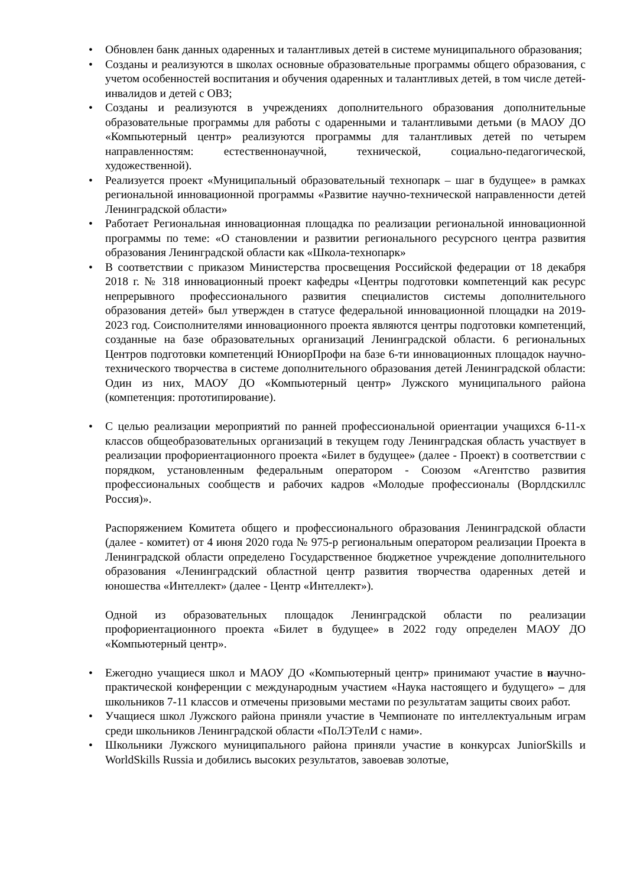• Обновлен банк данных одаренных и талантливых детей в системе муниципального образования;
• Созданы и реализуются в школах основные образовательные программы общего образования, с учетом особенностей воспитания и обучения одаренных и талантливых детей, в том числе детей-инвалидов и детей с ОВЗ;
• Созданы и реализуются в учреждениях дополнительного образования дополнительные образовательные программы для работы с одаренными и талантливыми детьми (в МАОУ ДО «Компьютерный центр» реализуются программы для талантливых детей по четырем направленностям: естественнонаучной, технической, социально-педагогической, художественной).
• Реализуется проект «Муниципальный образовательный технопарк – шаг в будущее» в рамках региональной инновационной программы «Развитие научно-технической направленности детей Ленинградской области»
• Работает Региональная инновационная площадка по реализации региональной инновационной программы по теме: «О становлении и развитии регионального ресурсного центра развития образования Ленинградской области как «Школа-технопарк»
• В соответствии с приказом Министерства просвещения Российской федерации от 18 декабря 2018 г. № 318 инновационный проект кафедры «Центры подготовки компетенций как ресурс непрерывного профессионального развития специалистов системы дополнительного образования детей» был утвержден в статусе федеральной инновационной площадки на 2019-2023 год. Соисполнителями инновационного проекта являются центры подготовки компетенций, созданные на базе образовательных организаций Ленинградской области. 6 региональных Центров подготовки компетенций ЮниорПрофи на базе 6-ти инновационных площадок научно-технического творчества в системе дополнительного образования детей Ленинградской области: Один из них, МАОУ ДО «Компьютерный центр» Лужского муниципального района (компетенция: прототипирование).
• С целью реализации мероприятий по ранней профессиональной ориентации учащихся 6-11-х классов общеобразовательных организаций в текущем году Ленинградская область участвует в реализации профориентационного проекта «Билет в будущее» (далее - Проект) в соответствии с порядком, установленным федеральным оператором - Союзом «Агентство развития профессиональных сообществ и рабочих кадров «Молодые профессионалы (Ворлдскиллс Россия)».
Распоряжением Комитета общего и профессионального образования Ленинградской области (далее - комитет) от 4 июня 2020 года № 975-р региональным оператором реализации Проекта в Ленинградской области определено Государственное бюджетное учреждение дополнительного образования «Ленинградский областной центр развития творчества одаренных детей и юношества «Интеллект» (далее - Центр «Интеллект»).
Одной из образовательных площадок Ленинградской области по реализации профориентационного проекта «Билет в будущее» в 2022 году определен МАОУ ДО «Компьютерный центр».
• Ежегодно учащиеся школ и МАОУ ДО «Компьютерный центр» принимают участие в научно-практической конференции с международным участием «Наука настоящего и будущего» – для школьников 7-11 классов и отмечены призовыми местами по результатам защиты своих работ.
• Учащиеся школ Лужского района приняли участие в Чемпионате по интеллектуальным играм среди школьников Ленинградской области «ПоЛЭТелИ с нами».
• Школьники Лужского муниципального района приняли участие в конкурсах JuniorSkills и WorldSkills Russia и добились высоких результатов, завоевав золотые,